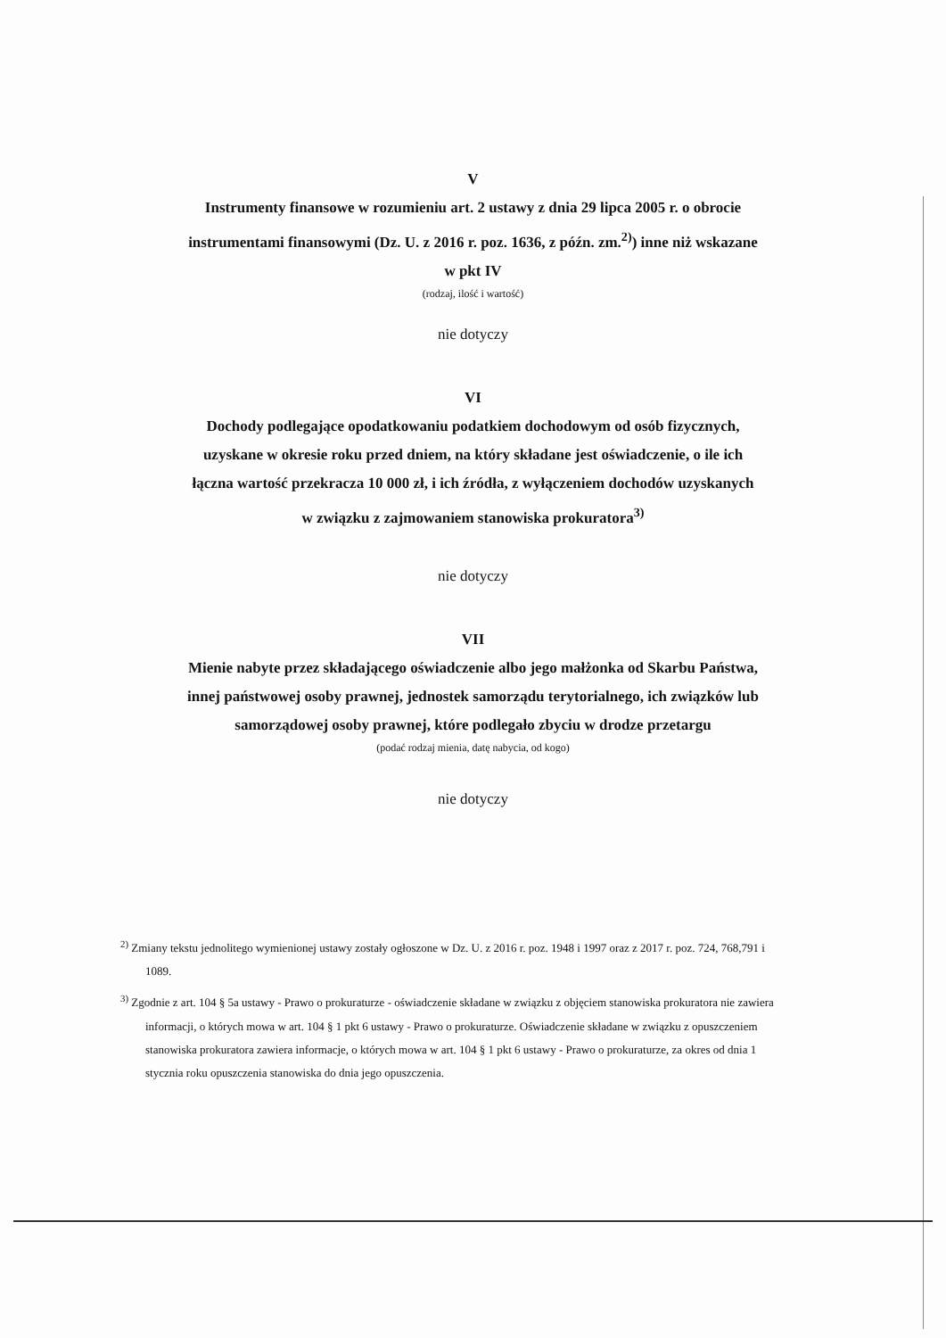V
Instrumenty finansowe w rozumieniu art. 2 ustawy z dnia 29 lipca 2005 r. o obrocie
instrumentami finansowymi (Dz. U. z 2016 r. poz. 1636, z późn. zm.<sup>2)</sup>) inne niż wskazane
w pkt IV
(rodzaj, ilość i wartość)
nie dotyczy
VI
Dochody podlegające opodatkowaniu podatkiem dochodowym od osób fizycznych,
uzyskane w okresie roku przed dniem, na który składane jest oświadczenie, o ile ich
łączna wartość przekracza 10 000 zł, i ich źródła, z wyłączeniem dochodów uzyskanych
w związku z zajmowaniem stanowiska prokuratora<sup>3)</sup>
nie dotyczy
VII
Mienie nabyte przez składającego oświadczenie albo jego małżonka od Skarbu Państwa,
innej państwowej osoby prawnej, jednostek samorządu terytorialnego, ich związków lub
samorządowej osoby prawnej, które podlegało zbyciu w drodze przetargu
(podać rodzaj mienia, datę nabycia, od kogo)
nie dotyczy
<sup>2)</sup> Zmiany tekstu jednolitego wymienionej ustawy zostały ogłoszone w Dz. U. z 2016 r. poz. 1948 i 1997 oraz z 2017 r. poz. 724, 768,791 i 1089.
<sup>3)</sup> Zgodnie z art. 104 § 5a ustawy - Prawo o prokuraturze - oświadczenie składane w związku z objęciem stanowiska prokuratora nie zawiera informacji, o których mowa w art. 104 § 1 pkt 6 ustawy - Prawo o prokuraturze. Oświadczenie składane w związku z opuszczeniem stanowiska prokuratora zawiera informacje, o których mowa w art. 104 § 1 pkt 6 ustawy - Prawo o prokuraturze, za okres od dnia 1 stycznia roku opuszczenia stanowiska do dnia jego opuszczenia.